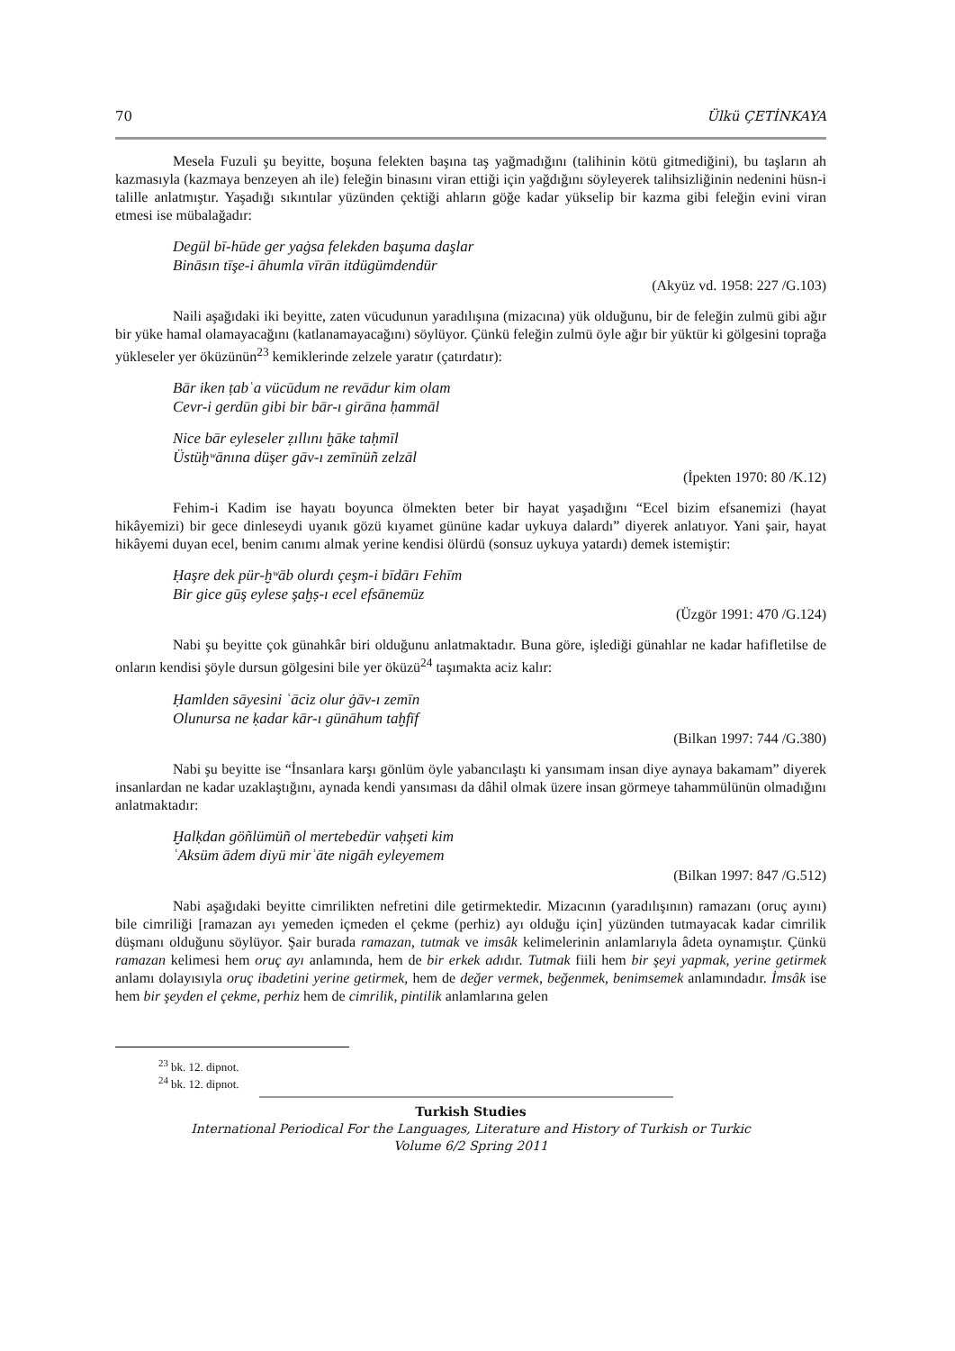70 Ülkü ÇETİNKAYA
Mesela Fuzuli şu beyitte, boşuna felekten başına taş yağmadığını (talihinin kötü gitmediğini), bu taşların ah kazmasıyla (kazmaya benzeyen ah ile) feleğin binasını viran ettiği için yağdığını söyleyerek talihsizliğinin nedenini hüsn-i talille anlatmıştır. Yaşadığı sıkıntılar yüzünden çektiği ahların göğe kadar yükselip bir kazma gibi feleğin evini viran etmesi ise mübalağadır:
Degül bī-hūde ger yaġsa felekden başuma daşlar
Bināsın tīşe-i āhumla vīrān itdügümdendür
(Akyüz vd. 1958: 227 /G.103)
Naili aşağıdaki iki beyitte, zaten vücudunun yaradılışına (mizacına) yük olduğunu, bir de feleğin zulmü gibi ağır bir yüke hamal olamayacağını (katlanamayacağını) söylüyor. Çünkü feleğin zulmü öyle ağır bir yüktür ki gölgesini toprağa yükleseler yer öküzünün<sup>23</sup> kemiklerinde zelzele yaratır (çatırdatır):
Bār iken ṭabʿa vücūdum ne revādur kim olam
Cevr-i gerdūn gibi bir bār-ı girāna ḥammāl
Nice bār eyleseler ẓıllını ḫāke taḥmīl
Üstüḫʷānına düşer gāv-ı zemīnüñ zelzāl
(İpekten 1970: 80 /K.12)
Fehim-i Kadim ise hayatı boyunca ölmekten beter bir hayat yaşadığını “Ecel bizim efsanemizi (hayat hikâyemizi) bir gece dinleseydi uyanık gözü kıyamet gününe kadar uykuya dalardı” diyerek anlatıyor. Yani şair, hayat hikâyemi duyan ecel, benim canımı almak yerine kendisi ölürdü (sonsuz uykuya yatardı) demek istemiştir:
Ḥaşre dek pür-ḫʷāb olurdı çeşm-i bīdārı Fehīm
Bir gice gūş eylese şaḫṣ-ı ecel efsānemüz
(Üzgör 1991: 470 /G.124)
Nabi şu beyitte çok günahkâr biri olduğunu anlatmaktadır. Buna göre, işlediği günahlar ne kadar hafifletilse de onların kendisi şöyle dursun gölgesini bile yer öküzü<sup>24</sup> taşımakta aciz kalır:
Ḥamlden sāyesini ʿāciz olur ġāv-ı zemīn
Olunursa ne ḳadar kār-ı günāhum taḫfīf
(Bilkan 1997: 744 /G.380)
Nabi şu beyitte ise “İnsanlara karşı gönlüm öyle yabancılaştı ki yansımam insan diye aynaya bakamam” diyerek insanlardan ne kadar uzaklaştığını, aynada kendi yansıması da dâhil olmak üzere insan görmeye tahammülünün olmadığını anlatmaktadır:
Ḫalḳdan göñlümüñ ol mertebedür vaḥşeti kim
ʿAksüm ādem diyü mirʾāte nigāh eyleyemem
(Bilkan 1997: 847 /G.512)
Nabi aşağıdaki beyitte cimrilikten nefretini dile getirmektedir. Mizacının (yaradılışının) ramazanı (oruç ayını) bile cimriliği [ramazan ayı yemeden içmeden el çekme (perhiz) ayı olduğu için] yüzünden tutmayacak kadar cimrilik düşmanı olduğunu söylüyor. Şair burada ramazan, tutmak ve imsâk kelimelerinin anlamlarıyla âdeta oynamıştır. Çünkü ramazan kelimesi hem oruç ayı anlamında, hem de bir erkek adıdır. Tutmak fiili hem bir şeyi yapmak, yerine getirmek anlamı dolayısıyla oruç ibadetini yerine getirmek, hem de değer vermek, beğenmek, benimsemek anlamındadır. İmsâk ise hem bir şeyden el çekme, perhiz hem de cimrilik, pintilik anlamlarına gelen
<sup>23</sup> bk. 12. dipnot.
<sup>24</sup> bk. 12. dipnot.
Turkish Studies
International Periodical For the Languages, Literature and History of Turkish or Turkic
Volume 6/2 Spring 2011